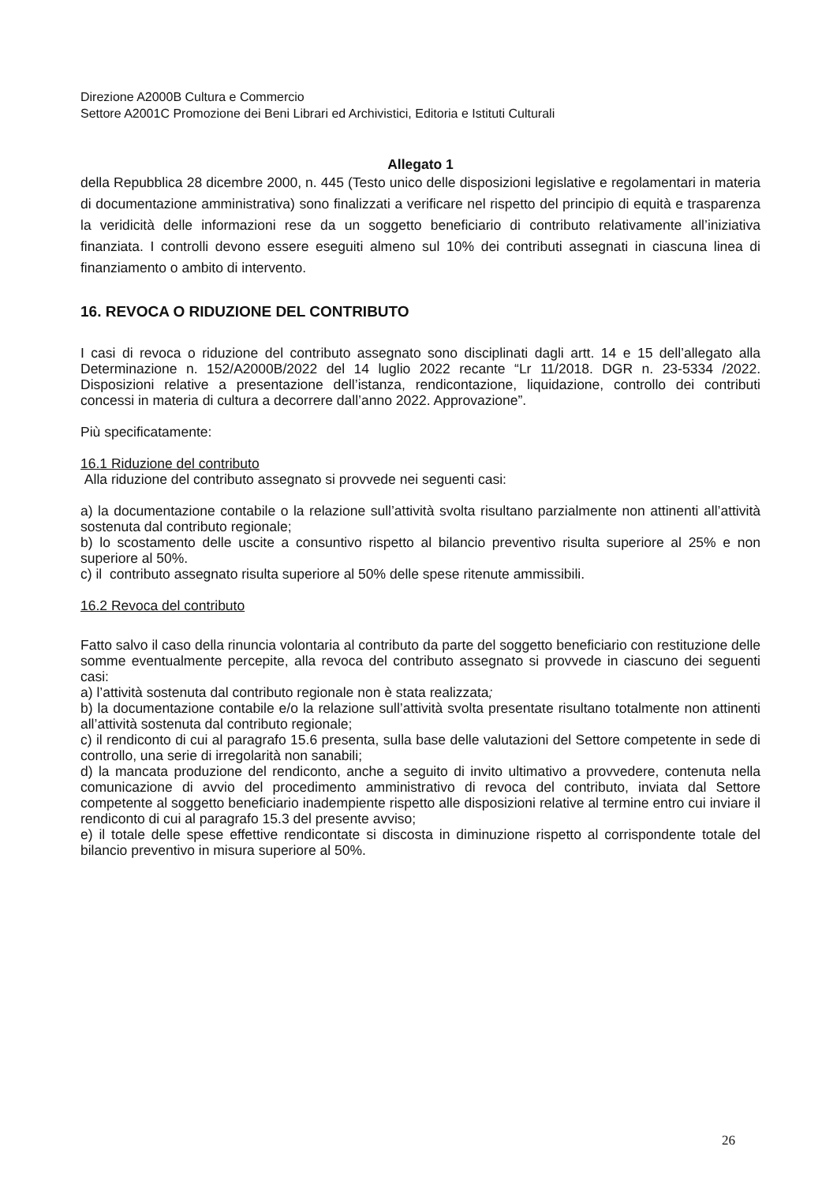Direzione A2000B Cultura e Commercio
Settore A2001C Promozione dei Beni Librari ed Archivistici, Editoria e Istituti Culturali
Allegato 1
della Repubblica 28 dicembre 2000, n. 445 (Testo unico delle disposizioni legislative e regolamentari in materia di documentazione amministrativa) sono finalizzati a verificare nel rispetto del principio di equità e trasparenza la veridicità delle informazioni rese da un soggetto beneficiario di contributo relativamente all’iniziativa finanziata. I controlli devono essere eseguiti almeno sul 10% dei contributi assegnati in ciascuna linea di finanziamento o ambito di intervento.
16. REVOCA O RIDUZIONE DEL CONTRIBUTO
I casi di revoca o riduzione del contributo assegnato sono disciplinati dagli artt. 14 e 15 dell’allegato alla Determinazione n. 152/A2000B/2022 del 14 luglio 2022 recante “Lr 11/2018. DGR n. 23-5334 /2022. Disposizioni relative a presentazione dell’istanza, rendicontazione, liquidazione, controllo dei contributi concessi in materia di cultura a decorrere dall’anno 2022. Approvazione”.
Più specificatamente:
16.1 Riduzione del contributo
Alla riduzione del contributo assegnato si provvede nei seguenti casi:
a) la documentazione contabile o la relazione sull’attività svolta risultano parzialmente non attinenti all’attività sostenuta dal contributo regionale;
b) lo scostamento delle uscite a consuntivo rispetto al bilancio preventivo risulta superiore al 25% e non superiore al 50%.
c) il contributo assegnato risulta superiore al 50% delle spese ritenute ammissibili.
16.2 Revoca del contributo
Fatto salvo il caso della rinuncia volontaria al contributo da parte del soggetto beneficiario con restituzione delle somme eventualmente percepite, alla revoca del contributo assegnato si provvede in ciascuno dei seguenti casi:
a) l’attività sostenuta dal contributo regionale non è stata realizzata;
b) la documentazione contabile e/o la relazione sull’attività svolta presentate risultano totalmente non attinenti all’attività sostenuta dal contributo regionale;
c) il rendiconto di cui al paragrafo 15.6 presenta, sulla base delle valutazioni del Settore competente in sede di controllo, una serie di irregolarità non sanabili;
d) la mancata produzione del rendiconto, anche a seguito di invito ultimativo a provvedere, contenuta nella comunicazione di avvio del procedimento amministrativo di revoca del contributo, inviata dal Settore competente al soggetto beneficiario inadempiente rispetto alle disposizioni relative al termine entro cui inviare il rendiconto di cui al paragrafo 15.3 del presente avviso;
e) il totale delle spese effettive rendicontate si discosta in diminuzione rispetto al corrispondente totale del bilancio preventivo in misura superiore al 50%.
26